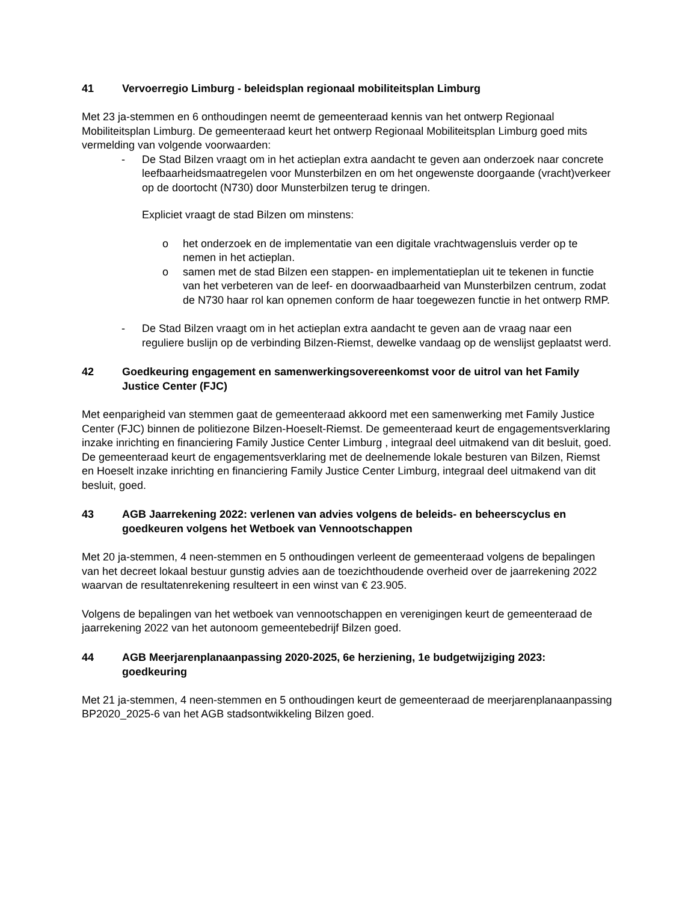41 Vervoerregio Limburg - beleidsplan regionaal mobiliteitsplan Limburg
Met 23 ja-stemmen en 6 onthoudingen neemt de gemeenteraad kennis van het ontwerp Regionaal Mobiliteitsplan Limburg. De gemeenteraad keurt het ontwerp Regionaal Mobiliteitsplan Limburg goed mits vermelding van volgende voorwaarden:
- De Stad Bilzen vraagt om in het actieplan extra aandacht te geven aan onderzoek naar concrete leefbaarheidsmaatregelen voor Munsterbilzen en om het ongewenste doorgaande (vracht)verkeer op de doortocht (N730) door Munsterbilzen terug te dringen.
Expliciet vraagt de stad Bilzen om minstens:
o het onderzoek en de implementatie van een digitale vrachtwagensluis verder op te nemen in het actieplan.
o samen met de stad Bilzen een stappen- en implementatieplan uit te tekenen in functie van het verbeteren van de leef- en doorwaadbaarheid van Munsterbilzen centrum, zodat de N730 haar rol kan opnemen conform de haar toegewezen functie in het ontwerp RMP.
- De Stad Bilzen vraagt om in het actieplan extra aandacht te geven aan de vraag naar een reguliere buslijn op de verbinding Bilzen-Riemst, dewelke vandaag op de wenslijst geplaatst werd.
42 Goedkeuring engagement en samenwerkingsovereenkomst voor de uitrol van het Family Justice Center (FJC)
Met eenparigheid van stemmen gaat de gemeenteraad akkoord met een samenwerking met Family Justice Center (FJC) binnen de politiezone Bilzen-Hoeselt-Riemst. De gemeenteraad keurt de engagementsverklaring inzake inrichting en financiering Family Justice Center Limburg , integraal deel uitmakend van dit besluit, goed. De gemeenteraad keurt de engagementsverklaring met de deelnemende lokale besturen van Bilzen, Riemst en Hoeselt inzake inrichting en financiering Family Justice Center Limburg, integraal deel uitmakend van dit besluit, goed.
43 AGB Jaarrekening 2022: verlenen van advies volgens de beleids- en beheerscyclus en goedkeuren volgens het Wetboek van Vennootschappen
Met 20 ja-stemmen, 4 neen-stemmen en 5 onthoudingen verleent de gemeenteraad volgens de bepalingen van het decreet lokaal bestuur gunstig advies aan de toezichthoudende overheid over de jaarrekening 2022 waarvan de resultatenrekening resulteert in een winst van € 23.905.
Volgens de bepalingen van het wetboek van vennootschappen en verenigingen keurt de gemeenteraad de jaarrekening 2022 van het autonoom gemeentebedrijf Bilzen goed.
44 AGB Meerjarenplanaanpassing 2020-2025, 6e herziening, 1e budgetwijziging 2023: goedkeuring
Met 21 ja-stemmen, 4 neen-stemmen en 5 onthoudingen keurt de gemeenteraad de meerjarenplanaanpassing BP2020_2025-6 van het AGB stadsontwikkeling Bilzen goed.